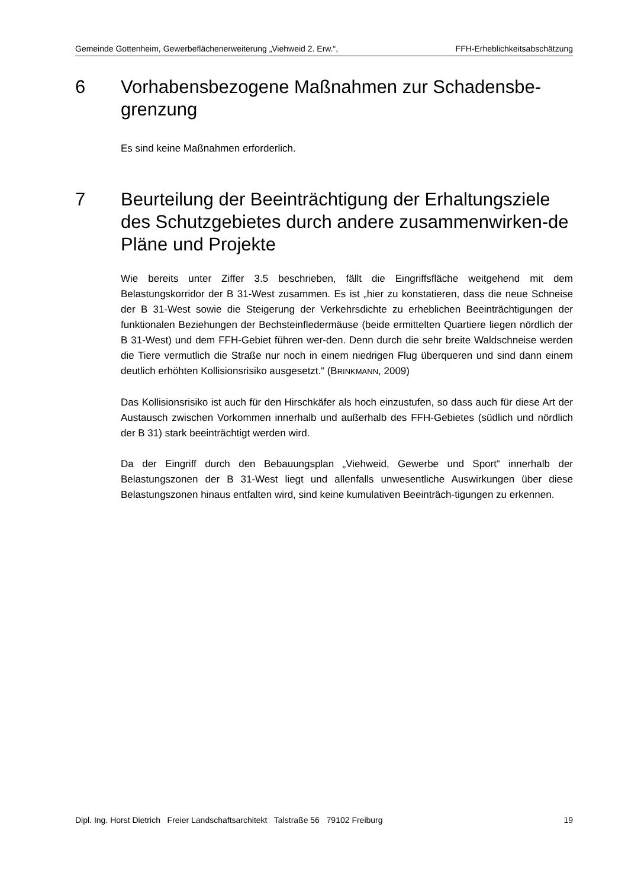Gemeinde Gottenheim, Gewerbeflächenerweiterung „Viehweid 2. Erw.“, FFH-Erheblichkeitsabschätzung
6 Vorhabensbezogene Maßnahmen zur Schadensbe-grenzung
Es sind keine Maßnahmen erforderlich.
7 Beurteilung der Beeinträchtigung der Erhaltungsziele des Schutzgebietes durch andere zusammenwirken-de Pläne und Projekte
Wie bereits unter Ziffer 3.5 beschrieben, fällt die Eingriffsfläche weitgehend mit dem Belastungskorridor der B 31-West zusammen. Es ist „hier zu konstatieren, dass die neue Schneise der B 31-West sowie die Steigerung der Verkehrsdichte zu erheblichen Beeinträchtigungen der funktionalen Beziehungen der Bechsteinfledermäuse (beide ermittelten Quartiere liegen nördlich der B 31-West) und dem FFH-Gebiet führen wer-den. Denn durch die sehr breite Waldschneise werden die Tiere vermutlich die Straße nur noch in einem niedrigen Flug überqueren und sind dann einem deutlich erhöhten Kollisionsrisiko ausgesetzt.“ (BRINKMANN, 2009)
Das Kollisionsrisiko ist auch für den Hirschkäfer als hoch einzustufen, so dass auch für diese Art der Austausch zwischen Vorkommen innerhalb und außerhalb des FFH-Gebietes (südlich und nördlich der B 31) stark beeinträchtigt werden wird.
Da der Eingriff durch den Bebauungsplan „Viehweid, Gewerbe und Sport“ innerhalb der Belastungszonen der B 31-West liegt und allenfalls unwesentliche Auswirkungen über diese Belastungszonen hinaus entfalten wird, sind keine kumulativen Beeinträch-tigungen zu erkennen.
Dipl. Ing. Horst Dietrich Freier Landschaftsarchitekt Talstraße 56 79102 Freiburg 19